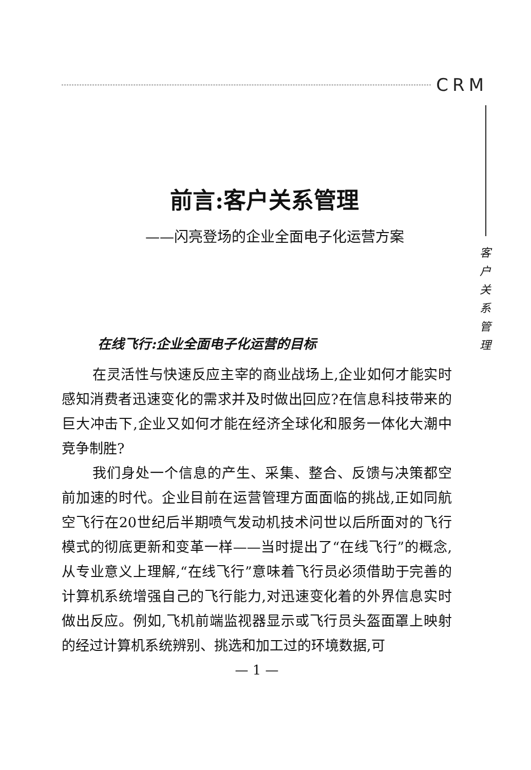CRM
客
户
关
系
管
理
前言:客户关系管理
——闪亮登场的企业全面电子化运营方案
在线飞行:企业全面电子化运营的目标
在灵活性与快速反应主宰的商业战场上,企业如何才能实时感知消费者迅速变化的需求并及时做出回应?在信息科技带来的巨大冲击下,企业又如何才能在经济全球化和服务一体化大潮中竞争制胜?
我们身处一个信息的产生、采集、整合、反馈与决策都空前加速的时代。企业目前在运营管理方面面临的挑战,正如同航空飞行在20世纪后半期喷气发动机技术问世以后所面对的飞行模式的彻底更新和变革一样——当时提出了“在线飞行”的概念,从专业意义上理解,“在线飞行”意味着飞行员必须借助于完善的计算机系统增强自己的飞行能力,对迅速变化着的外界信息实时做出反应。例如,飞机前端监视器显示或飞行员头盔面罩上映射的经过计算机系统辨别、挑选和加工过的环境数据,可
— 1 —